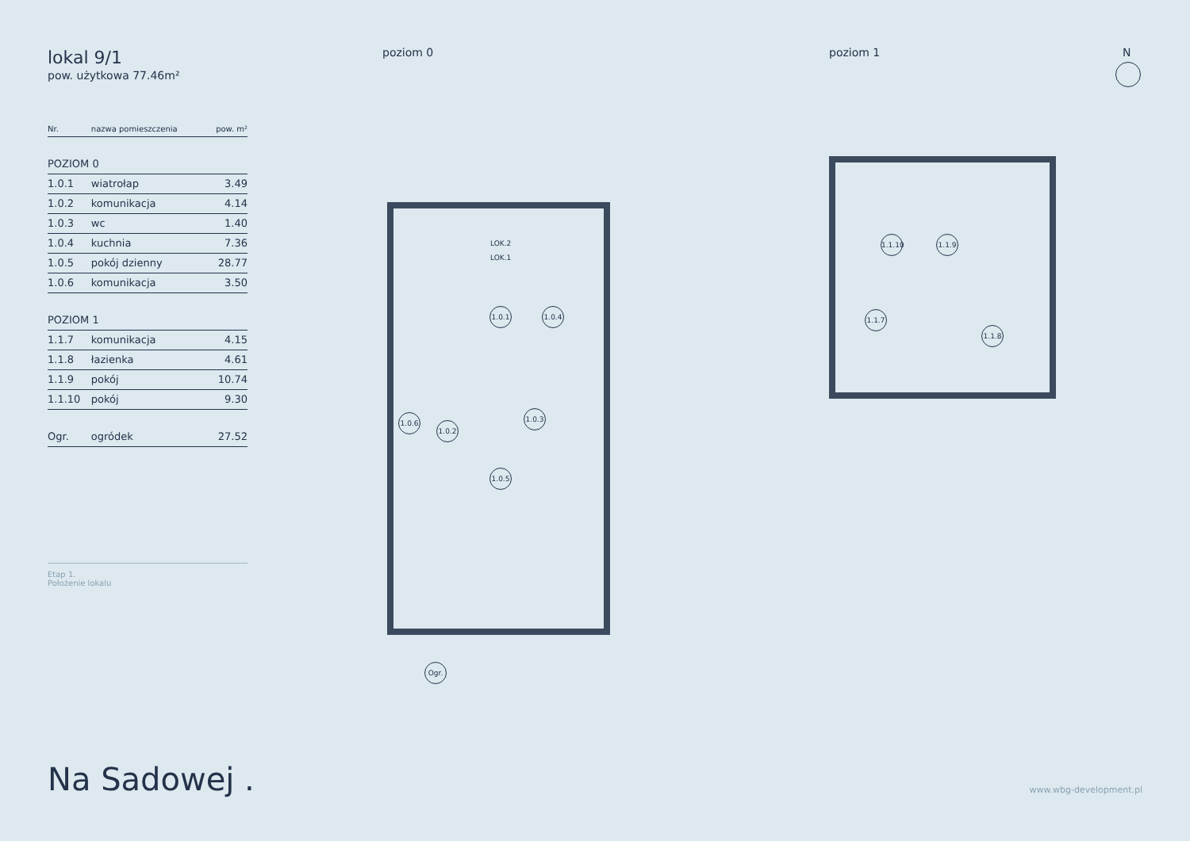lokal 9/1
pow. użytkowa 77.46m²
| Nr. | nazwa pomieszczenia | pow. m² |
| --- | --- | --- |
| POZIOM 0 | | |
| 1.0.1 | wiatrołap | 3.49 |
| 1.0.2 | komunikacja | 4.14 |
| 1.0.3 | wc | 1.40 |
| 1.0.4 | kuchnia | 7.36 |
| 1.0.5 | pokój dzienny | 28.77 |
| 1.0.6 | komunikacja | 3.50 |
| POZIOM 1 | | |
| 1.1.7 | komunikacja | 4.15 |
| 1.1.8 | łazienka | 4.61 |
| 1.1.9 | pokój | 10.74 |
| 1.1.10 | pokój | 9.30 |
| Ogr. | ogródek | 27.52 |
Etap 1.
Położenie lokalu
Na Sadowej . www.wbg-development.pl
poziom 0 poziom 1 N
1.0.1
1.0.4
1.0.3
1.0.6
1.0.2
1.0.5
Ogr.
LOK.2 LOK.1
1.1.10
1.1.9
1.1.7
1.1.8